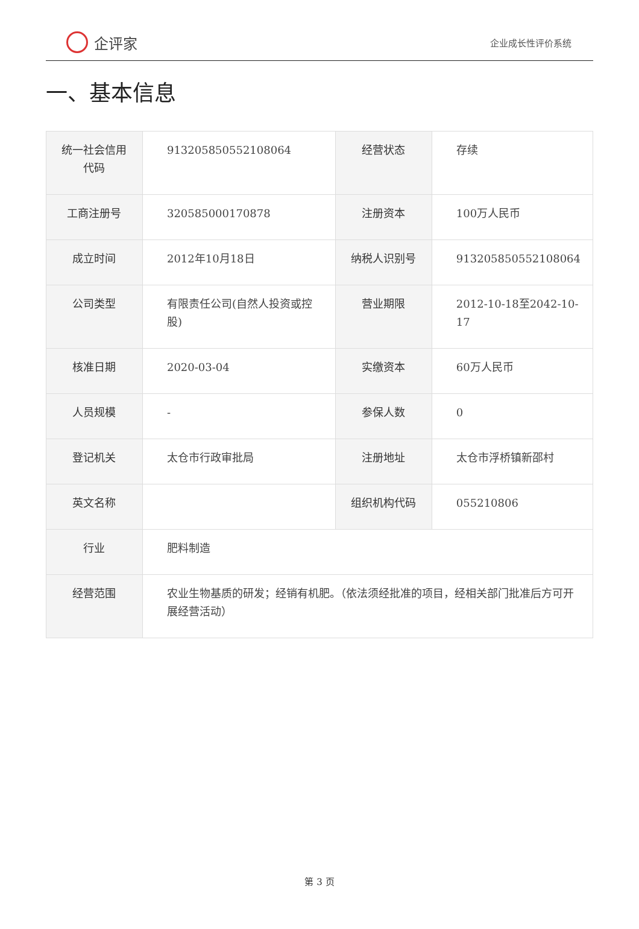企评家
企业成长性评价系统
一、基本信息
| 统一社会信用代码 | 913205850552108064 | 经营状态 | 存续 |
| 工商注册号 | 320585000170878 | 注册资本 | 100万人民币 |
| 成立时间 | 2012年10月18日 | 纳税人识别号 | 913205850552108064 |
| 公司类型 | 有限责任公司(自然人投资或控股) | 营业期限 | 2012-10-18至2042-10-17 |
| 核准日期 | 2020-03-04 | 实缴资本 | 60万人民币 |
| 人员规模 | - | 参保人数 | 0 |
| 登记机关 | 太仓市行政审批局 | 注册地址 | 太仓市浮桥镇新邵村 |
| 英文名称 | | 组织机构代码 | 055210806 |
| 行业 | 肥料制造 | | |
| 经营范围 | 农业生物基质的研发；经销有机肥。（依法须经批准的项目，经相关部门批准后方可开展经营活动） | | |
第 3 页